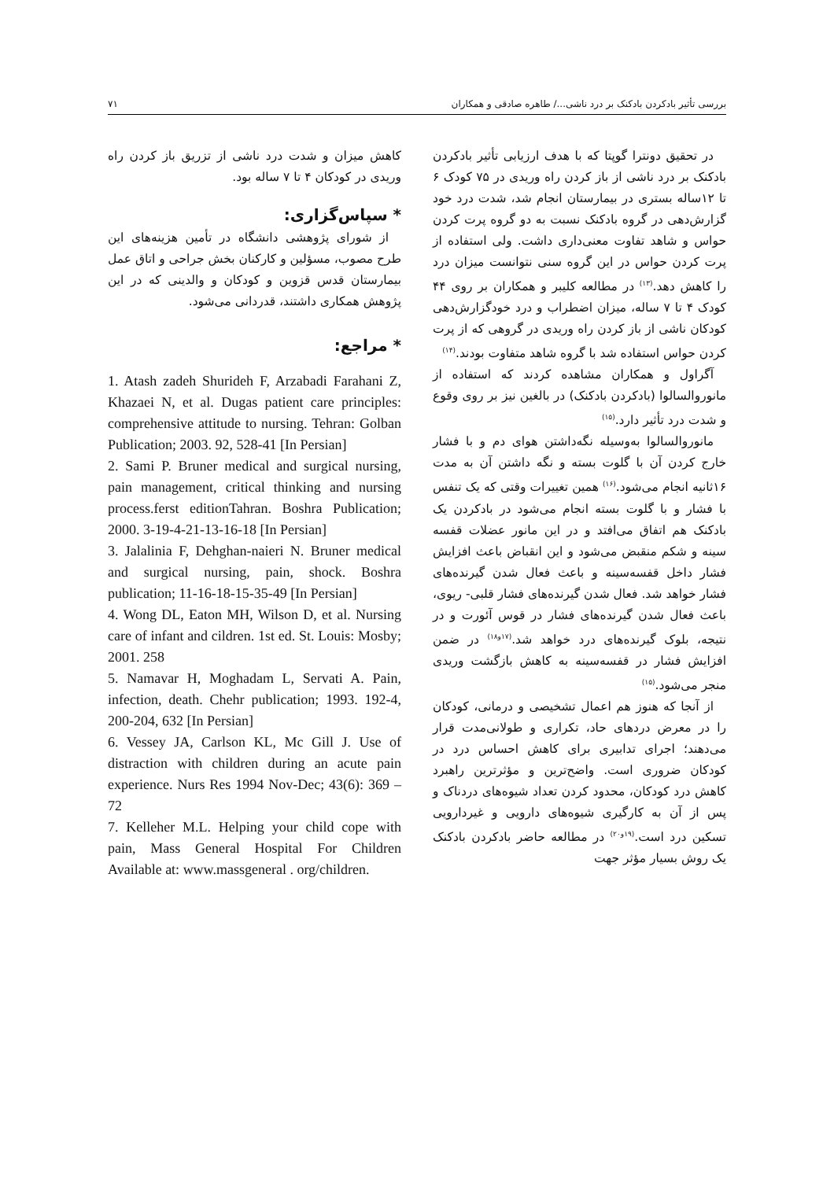بررسی تأثیر بادکردن بادکنک بر درد ناشی.../ طاهره صادقی و همکاران ۷۱
در تحقیق دونترا گوپتا که با هدف ارزیابی تأثیر بادکردن بادکنک بر درد ناشی از باز کردن راه وریدی در ۷۵ کودک ۶ تا ۱۲ساله بستری در بیمارستان انجام شد، شدت درد خود گزارش‌دهی در گروه بادکنک نسبت به دو گروه پرت کردن حواس و شاهد تفاوت معنی‌داری داشت. ولی استفاده از پرت کردن حواس در این گروه سنی نتوانست میزان درد را کاهش دهد.<sup>(۱۳)</sup> در مطالعه کلیبر و همکاران بر روی ۴۴ کودک ۴ تا ۷ ساله، میزان اضطراب و درد خودگزارش‌دهی کودکان ناشی از باز کردن راه وریدی در گروهی که از پرت کردن حواس استفاده شد با گروه شاهد متفاوت بودند.<sup>(۱۴)</sup>
آگراول و همکاران مشاهده کردند که استفاده از مانوروالسالوا (بادکردن بادکنک) در بالغین نیز بر روی وقوع و شدت درد تأثیر دارد.<sup>(۱۵)</sup>
مانوروالسالوا به‌وسیله نگه‌داشتن هوای دم و با فشار خارج کردن آن با گلوت بسته و نگه داشتن آن به مدت ۱۶ثانیه انجام می‌شود.<sup>(۱۶)</sup> همین تغییرات وقتی که یک تنفس با فشار و با گلوت بسته انجام می‌شود در بادکردن یک بادکنک هم اتفاق می‌افتد و در این مانور عضلات قفسه سینه و شکم منقبض می‌شود و این انقباض باعث افزایش فشار داخل قفسه‌سینه و باعث فعال شدن گیرنده‌های فشار خواهد شد. فعال شدن گیرنده‌های فشار قلبی- ریوی، باعث فعال شدن گیرنده‌های فشار در قوس آئورت و در نتیجه، بلوک گیرنده‌های درد خواهد شد.<sup>(۱۷و۱۸)</sup> در ضمن افزایش فشار در قفسه‌سینه به کاهش بازگشت وریدی منجر می‌شود.<sup>(۱۵)</sup>
از آنجا که هنوز هم اعمال تشخیصی و درمانی، کودکان را در معرض دردهای حاد، تکراری و طولانی‌مدت قرار می‌دهند؛ اجرای تدابیری برای کاهش احساس درد در کودکان ضروری است. واضح‌ترین و مؤثرترین راهبرد کاهش درد کودکان، محدود کردن تعداد شیوه‌های دردناک و پس از آن به کارگیری شیوه‌های دارویی و غیردارویی تسکین درد است.<sup>(۱۹و۲۰)</sup> در مطالعه حاضر بادکردن بادکنک یک روش بسیار مؤثر جهت
کاهش میزان و شدت درد ناشی از تزریق باز کردن راه وریدی در کودکان ۴ تا ۷ ساله بود.
* سپاس‌گزاری:
از شورای پژوهشی دانشگاه در تأمین هزینه‌های این طرح مصوب، مسؤلین و کارکنان بخش جراحی و اتاق عمل بیمارستان قدس قزوین و کودکان و والدینی که در این پژوهش همکاری داشتند، قدردانی می‌شود.
* مراجع:
1. Atash zadeh Shurideh F, Arzabadi Farahani Z, Khazaei N, et al. Dugas patient care principles: comprehensive attitude to nursing. Tehran: Golban Publication; 2003. 92, 528-41 [In Persian]
2. Sami P. Bruner medical and surgical nursing, pain management, critical thinking and nursing process.ferst editionTahran. Boshra Publication; 2000. 3-19-4-21-13-16-18 [In Persian]
3. Jalalinia F, Dehghan-naieri N. Bruner medical and surgical nursing, pain, shock. Boshra publication; 11-16-18-15-35-49 [In Persian]
4. Wong DL, Eaton MH, Wilson D, et al. Nursing care of infant and cildren. 1st ed. St. Louis: Mosby; 2001. 258
5. Namavar H, Moghadam L, Servati A. Pain, infection, death. Chehr publication; 1993. 192-4, 200-204, 632 [In Persian]
6. Vessey JA, Carlson KL, Mc Gill J. Use of distraction with children during an acute pain experience. Nurs Res 1994 Nov-Dec; 43(6): 369 –72
7. Kelleher M.L. Helping your child cope with pain, Mass General Hospital For Children Available at: www.massgeneral . org/children.